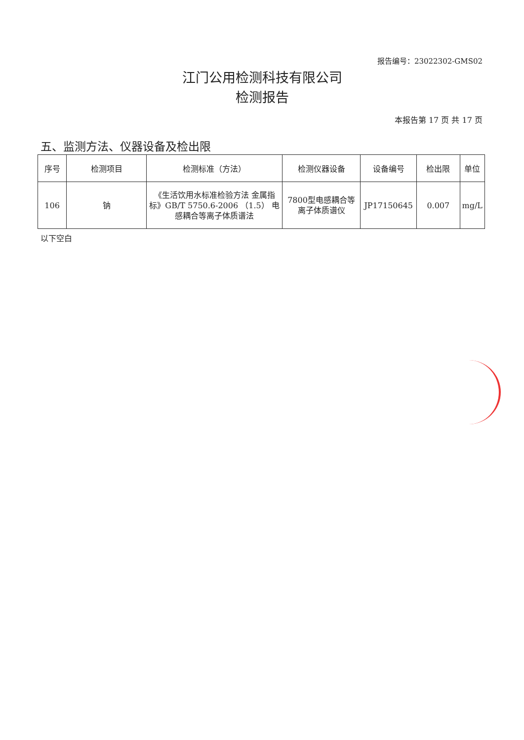报告编号：23022302-GMS02
江门公用检测科技有限公司
检测报告
本报告第 17 页 共 17 页
五、监测方法、仪器设备及检出限
| 序号 | 检测项目 | 检测标准（方法） | 检测仪器设备 | 设备编号 | 检出限 | 单位 |
| --- | --- | --- | --- | --- | --- | --- |
| 106 | 钠 | 《生活饮用水标准检验方法 金属指标》GB/T 5750.6-2006 （1.5） 电感耦合等离子体质谱法 | 7800型电感耦合等离子体质谱仪 | JP17150645 | 0.007 | mg/L |
以下空白